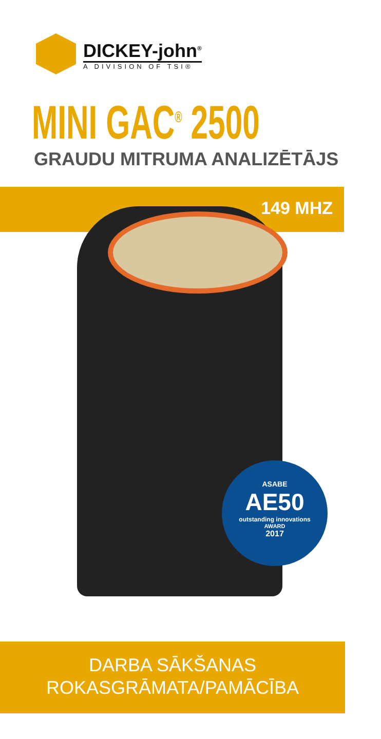DICKEY-john<sup>®</sup>
A DIVISION OF TSI®
MINI GAC<sup>®</sup> 2500
GRAUDU MITRUMA ANALIZĒTĀJS
149 MHZ
ASABE
AE50
outstanding innovations
AWARD
2017
DARBA SĀKŠANAS
ROKASGRĀMATA/PAMĀCĪBA